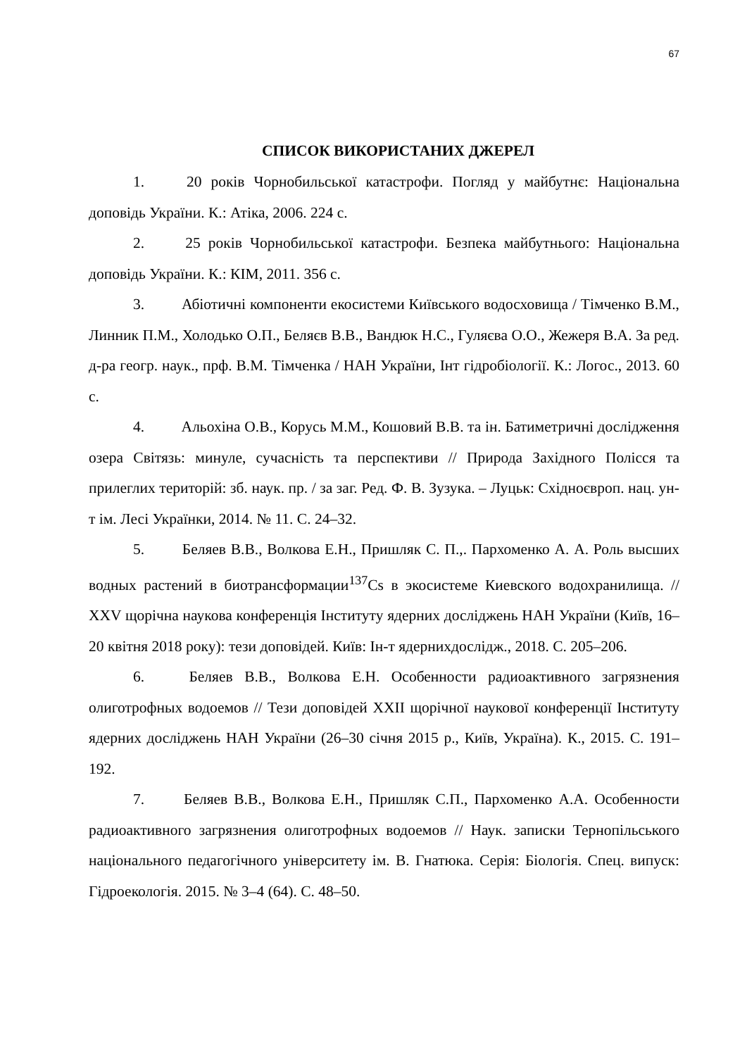67
СПИСОК ВИКОРИСТАНИХ ДЖЕРЕЛ
1. 20 років Чорнобильської катастрофи. Погляд у майбутнє: Національна доповідь України. К.: Атіка, 2006. 224 с.
2. 25 років Чорнобильської катастрофи. Безпека майбутнього: Національна доповідь України. К.: КІМ, 2011. 356 с.
3. Абіотичні компоненти екосистеми Київського водосховища / Тімченко В.М., Линник П.М., Холодько О.П., Беляєв В.В., Вандюк Н.С., Гуляєва О.О., Жежеря В.А. За ред. д-ра геогр. наук., прф. В.М. Тімченка / НАН України, Інт гідробіології. К.: Логос., 2013. 60 с.
4. Альохіна О.В., Корусь М.М., Кошовий В.В. та ін. Батиметричні дослідження озера Світязь: минуле, сучасність та перспективи // Природа Західного Полісся та прилеглих територій: зб. наук. пр. / за заг. Ред. Ф. В. Зузука. – Луцьк: Східноєвроп. нац. ун-т ім. Лесі Українки, 2014. № 11. С. 24–32.
5. Беляев В.В., Волкова Е.Н., Пришляк С. П.,. Пархоменко А. А. Роль высших водных растений в биотрансформации<sup>137</sup>Cs в экосистеме Киевского водохранилища. // XXV щорічна наукова конференція Інституту ядерних досліджень НАН України (Київ, 16–20 квітня 2018 року): тези доповідей. Київ: Ін-т ядернихдослідж., 2018. С. 205–206.
6. Беляев В.В., Волкова Е.Н. Особенности радиоактивного загрязнения олиготрофных водоемов // Тези доповідей XXII щорічної наукової конференції Інституту ядерних досліджень НАН України (26–30 січня 2015 р., Київ, Україна). К., 2015. С. 191–192.
7. Беляев В.В., Волкова Е.Н., Пришляк С.П., Пархоменко А.А. Особенности радиоактивного загрязнения олиготрофных водоемов // Наук. записки Тернопільського національного педагогічного університету ім. В. Гнатюка. Серія: Біологія. Спец. випуск: Гідроекологія. 2015. № 3–4 (64). С. 48–50.